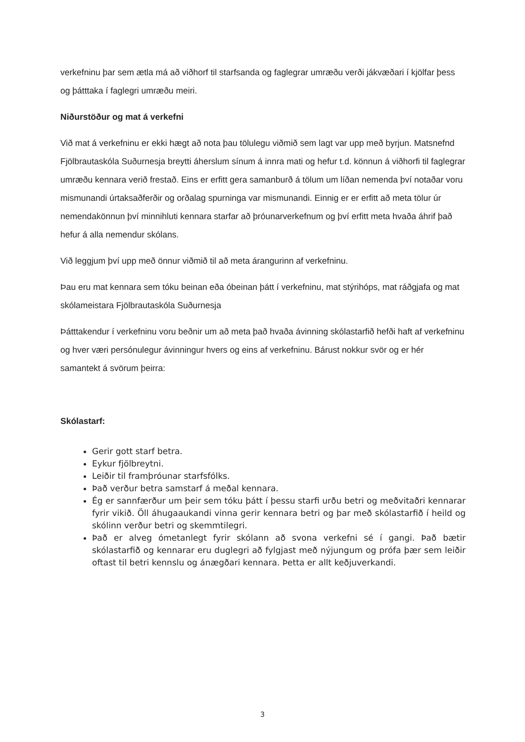verkefninu þar sem ætla má að viðhorf til starfsanda og faglegrar umræðu verði jákvæðari í kjölfar þess og þátttaka í faglegri umræðu meiri.
Niðurstöður og mat á verkefni
Við mat á verkefninu er ekki hægt að nota þau tölulegu viðmið sem lagt var upp með byrjun. Matsnefnd Fjölbrautaskóla Suðurnesja breytti áherslum sínum á innra mati og hefur t.d. könnun á viðhorfi til faglegrar umræðu kennara verið frestað. Eins er erfitt gera samanburð á tölum um líðan nemenda því notaðar voru mismunandi úrtaksaðferðir og orðalag spurninga var mismunandi. Einnig er er erfitt að meta tölur úr nemendakönnun því minnihluti kennara starfar að þróunarverkefnum og því erfitt meta hvaða áhrif það hefur á alla nemendur skólans.
Við leggjum því upp með önnur viðmið til að meta árangurinn af verkefninu.
Þau eru mat kennara sem tóku beinan eða óbeinan þátt í verkefninu, mat stýrihóps, mat ráðgjafa og mat skólameistara Fjölbrautaskóla Suðurnesja
Þátttakendur í verkefninu voru beðnir um að meta það hvaða ávinning skólastarfið hefði haft af verkefninu og hver væri persónulegur ávinningur hvers og eins af verkefninu. Bárust nokkur svör og er hér samantekt á svörum þeirra:
Skólastarf:
Gerir gott starf betra.
Eykur fjölbreytni.
Leiðir til framþróunar starfsfólks.
Það verður betra samstarf á meðal kennara.
Ég er sannfærður um þeir sem tóku þátt í þessu starfi urðu betri og meðvitaðri kennarar fyrir vikið. Öll áhugaaukandi vinna gerir kennara betri og þar með skólastarfið í heild og skólinn verður betri og skemmtilegri.
Það er alveg ómetanlegt fyrir skólann að svona verkefni sé í gangi. Það bætir skólastarfið og kennarar eru duglegri að fylgjast með nýjungum og prófa þær sem leiðir oftast til betri kennslu og ánægðari kennara. Þetta er allt keðjuverkandi.
3